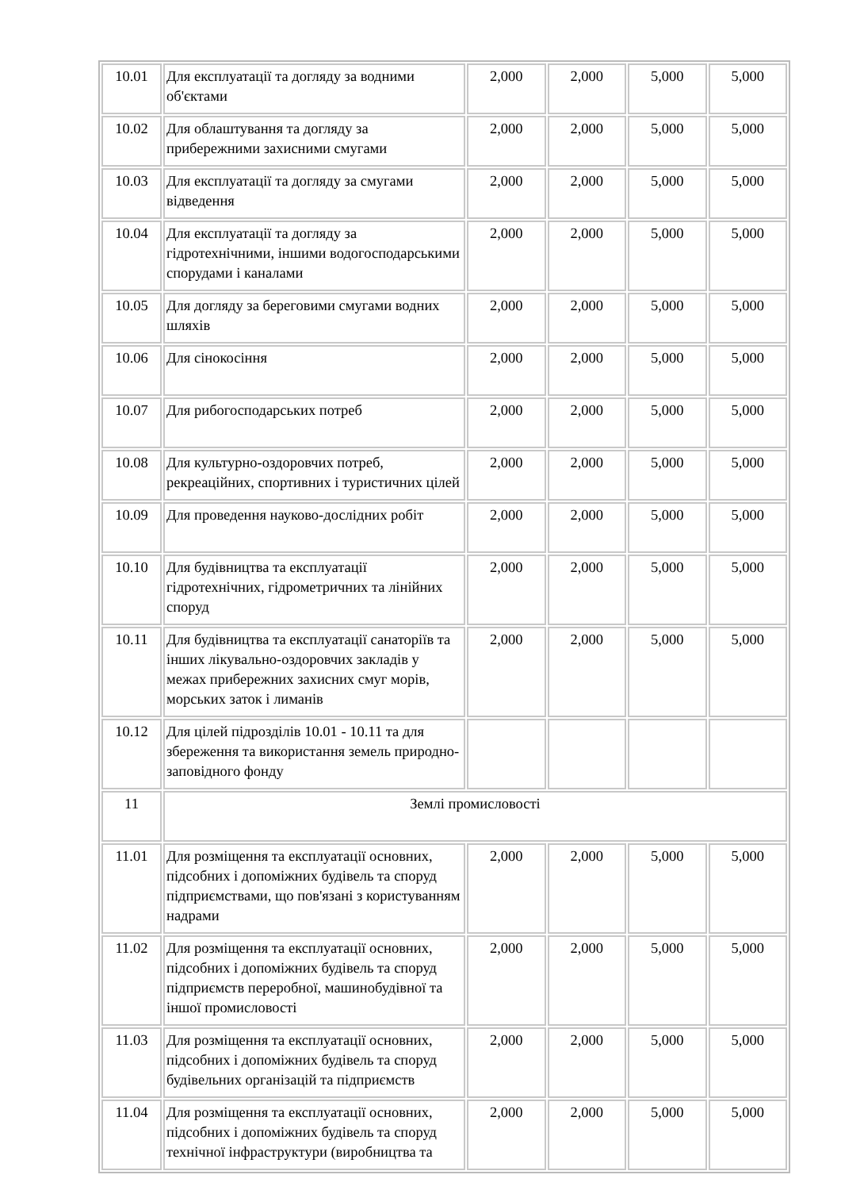| 10.01 | Для експлуатації та догляду за водними об'єктами | 2,000 | 2,000 | 5,000 | 5,000 |
| 10.02 | Для облаштування та догляду за прибережними захисними смугами | 2,000 | 2,000 | 5,000 | 5,000 |
| 10.03 | Для експлуатації та догляду за смугами відведення | 2,000 | 2,000 | 5,000 | 5,000 |
| 10.04 | Для експлуатації та догляду за гідротехнічними, іншими водогосподарськими спорудами і каналами | 2,000 | 2,000 | 5,000 | 5,000 |
| 10.05 | Для догляду за береговими смугами водних шляхів | 2,000 | 2,000 | 5,000 | 5,000 |
| 10.06 | Для сінокосіння | 2,000 | 2,000 | 5,000 | 5,000 |
| 10.07 | Для рибогосподарських потреб | 2,000 | 2,000 | 5,000 | 5,000 |
| 10.08 | Для культурно-оздоровчих потреб, рекреаційних, спортивних і туристичних цілей | 2,000 | 2,000 | 5,000 | 5,000 |
| 10.09 | Для проведення науково-дослідних робіт | 2,000 | 2,000 | 5,000 | 5,000 |
| 10.10 | Для будівництва та експлуатації гідротехнічних, гідрометричних та лінійних споруд | 2,000 | 2,000 | 5,000 | 5,000 |
| 10.11 | Для будівництва та експлуатації санаторіїв та інших лікувально-оздоровчих закладів у межах прибережних захисних смуг морів, морських заток і лиманів | 2,000 | 2,000 | 5,000 | 5,000 |
| 10.12 | Для цілей підрозділів 10.01 - 10.11 та для збереження та використання земель природно-заповідного фонду | | | | |
| 11 | Землі промисловості | | | | |
| 11.01 | Для розміщення та експлуатації основних, підсобних і допоміжних будівель та споруд підприємствами, що пов'язані з користуванням надрами | 2,000 | 2,000 | 5,000 | 5,000 |
| 11.02 | Для розміщення та експлуатації основних, підсобних і допоміжних будівель та споруд підприємств переробної, машинобудівної та іншої промисловості | 2,000 | 2,000 | 5,000 | 5,000 |
| 11.03 | Для розміщення та експлуатації основних, підсобних і допоміжних будівель та споруд будівельних організацій та підприємств | 2,000 | 2,000 | 5,000 | 5,000 |
| 11.04 | Для розміщення та експлуатації основних, підсобних і допоміжних будівель та споруд технічної інфраструктури (виробництва та | 2,000 | 2,000 | 5,000 | 5,000 |